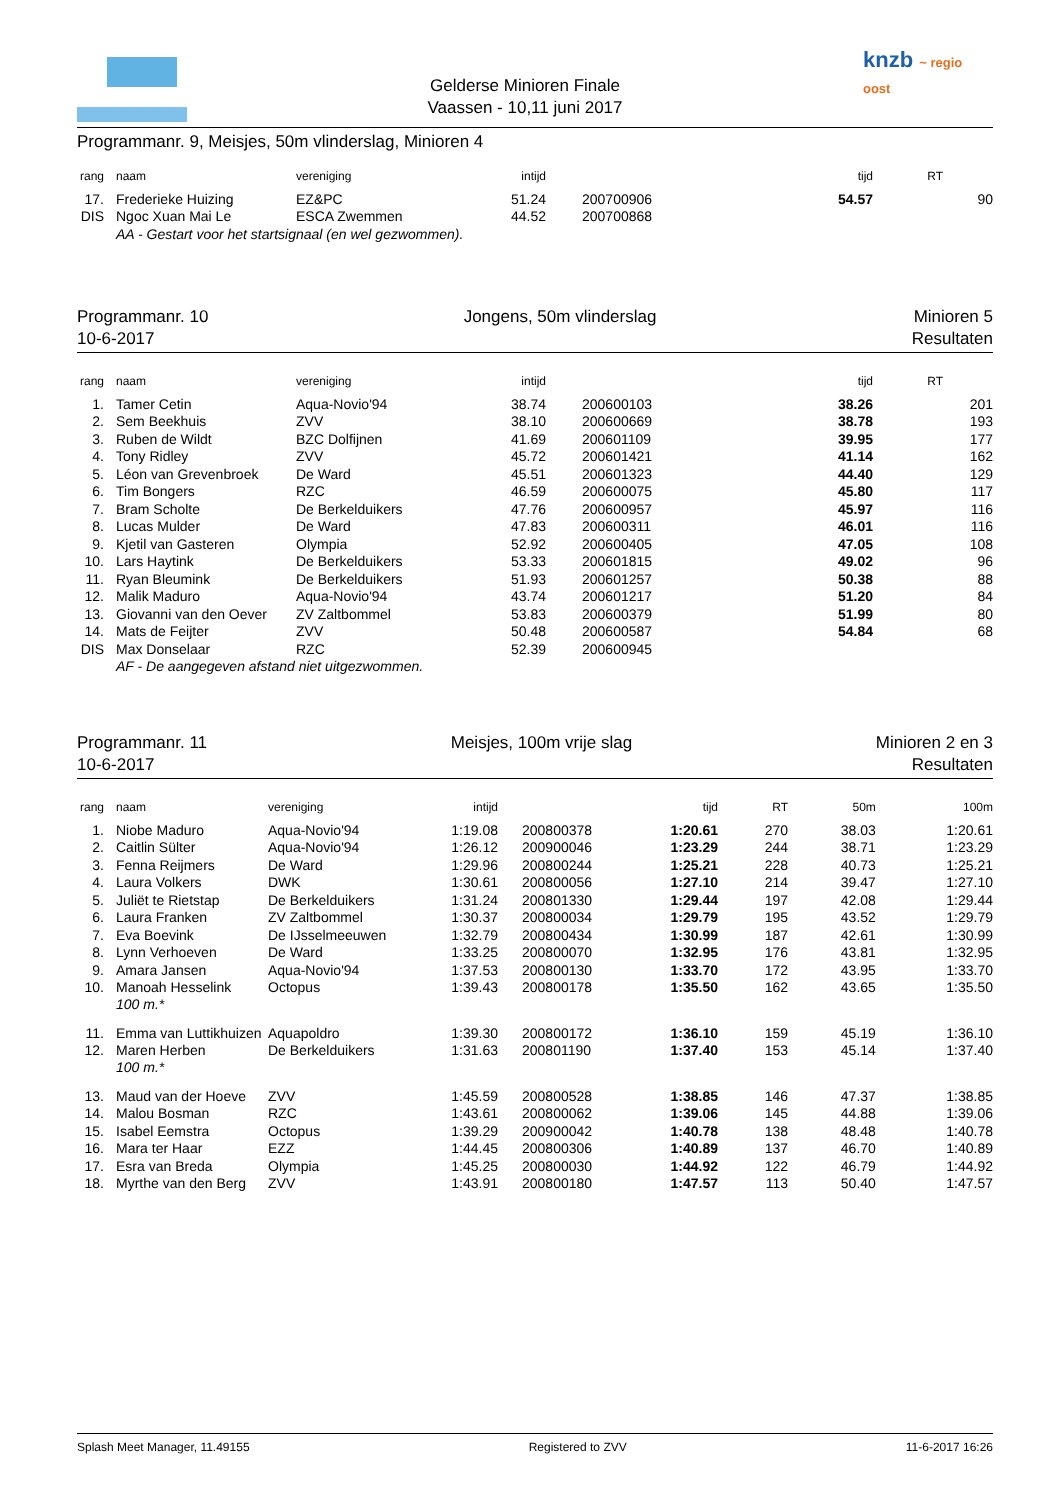Gelderse Minioren Finale
Vaassen - 10,11 juni 2017
knzb ~ regio oost
Programmanr. 9, Meisjes, 50m vlinderslag, Minioren 4
| rang | naam | vereniging | intijd | | tijd | RT | |
| --- | --- | --- | --- | --- | --- | --- | --- |
| 17. | Frederieke Huizing | EZ&PC | 51.24 | 200700906 | 54.57 | | 90 |
| DIS | Ngoc Xuan Mai Le | ESCA Zwemmen | 44.52 | 200700868 | | | |
| | AA - Gestart voor het startsignaal (en wel gezwommen). | | | | | | |
Programmanr. 10
10-6-2017
Jongens, 50m vlinderslag Minioren 5
Resultaten
| rang | naam | vereniging | intijd | | tijd | RT | |
| --- | --- | --- | --- | --- | --- | --- | --- |
| 1. | Tamer Cetin | Aqua-Novio'94 | 38.74 | 200600103 | 38.26 | | 201 |
| 2. | Sem Beekhuis | ZVV | 38.10 | 200600669 | 38.78 | | 193 |
| 3. | Ruben de Wildt | BZC Dolfijnen | 41.69 | 200601109 | 39.95 | | 177 |
| 4. | Tony Ridley | ZVV | 45.72 | 200601421 | 41.14 | | 162 |
| 5. | Léon van Grevenbroek | De Ward | 45.51 | 200601323 | 44.40 | | 129 |
| 6. | Tim Bongers | RZC | 46.59 | 200600075 | 45.80 | | 117 |
| 7. | Bram Scholte | De Berkelduikers | 47.76 | 200600957 | 45.97 | | 116 |
| 8. | Lucas Mulder | De Ward | 47.83 | 200600311 | 46.01 | | 116 |
| 9. | Kjetil van Gasteren | Olympia | 52.92 | 200600405 | 47.05 | | 108 |
| 10. | Lars Haytink | De Berkelduikers | 53.33 | 200601815 | 49.02 | | 96 |
| 11. | Ryan Bleumink | De Berkelduikers | 51.93 | 200601257 | 50.38 | | 88 |
| 12. | Malik Maduro | Aqua-Novio'94 | 43.74 | 200601217 | 51.20 | | 84 |
| 13. | Giovanni van den Oever | ZV Zaltbommel | 53.83 | 200600379 | 51.99 | | 80 |
| 14. | Mats de Feijter | ZVV | 50.48 | 200600587 | 54.84 | | 68 |
| DIS | Max Donselaar | RZC | 52.39 | 200600945 | | | |
| | AF - De aangegeven afstand niet uitgezwommen. | | | | | | |
Programmanr. 11
10-6-2017
Meisjes, 100m vrije slag Minioren 2 en 3
Resultaten
| rang | naam | vereniging | intijd | | tijd | RT | 50m | 100m |
| --- | --- | --- | --- | --- | --- | --- | --- | --- |
| 1. | Niobe Maduro | Aqua-Novio'94 | 1:19.08 | 200800378 | 1:20.61 | 270 | 38.03 | 1:20.61 |
| 2. | Caitlin Sülter | Aqua-Novio'94 | 1:26.12 | 200900046 | 1:23.29 | 244 | 38.71 | 1:23.29 |
| 3. | Fenna Reijmers | De Ward | 1:29.96 | 200800244 | 1:25.21 | 228 | 40.73 | 1:25.21 |
| 4. | Laura Volkers | DWK | 1:30.61 | 200800056 | 1:27.10 | 214 | 39.47 | 1:27.10 |
| 5. | Juliët te Rietstap | De Berkelduikers | 1:31.24 | 200801330 | 1:29.44 | 197 | 42.08 | 1:29.44 |
| 6. | Laura Franken | ZV Zaltbommel | 1:30.37 | 200800034 | 1:29.79 | 195 | 43.52 | 1:29.79 |
| 7. | Eva Boevink | De IJsselmeeuwen | 1:32.79 | 200800434 | 1:30.99 | 187 | 42.61 | 1:30.99 |
| 8. | Lynn Verhoeven | De Ward | 1:33.25 | 200800070 | 1:32.95 | 176 | 43.81 | 1:32.95 |
| 9. | Amara Jansen | Aqua-Novio'94 | 1:37.53 | 200800130 | 1:33.70 | 172 | 43.95 | 1:33.70 |
| 10. | Manoah Hesselink | Octopus | 1:39.43 | 200800178 | 1:35.50 | 162 | 43.65 | 1:35.50 |
| | 100 m.* | | | | | | | |
| 11. | Emma van Luttikhuizen | Aquapoldro | 1:39.30 | 200800172 | 1:36.10 | 159 | 45.19 | 1:36.10 |
| 12. | Maren Herben | De Berkelduikers | 1:31.63 | 200801190 | 1:37.40 | 153 | 45.14 | 1:37.40 |
| | 100 m.* | | | | | | | |
| 13. | Maud van der Hoeve | ZVV | 1:45.59 | 200800528 | 1:38.85 | 146 | 47.37 | 1:38.85 |
| 14. | Malou Bosman | RZC | 1:43.61 | 200800062 | 1:39.06 | 145 | 44.88 | 1:39.06 |
| 15. | Isabel Eemstra | Octopus | 1:39.29 | 200900042 | 1:40.78 | 138 | 48.48 | 1:40.78 |
| 16. | Mara ter Haar | EZZ | 1:44.45 | 200800306 | 1:40.89 | 137 | 46.70 | 1:40.89 |
| 17. | Esra van Breda | Olympia | 1:45.25 | 200800030 | 1:44.92 | 122 | 46.79 | 1:44.92 |
| 18. | Myrthe van den Berg | ZVV | 1:43.91 | 200800180 | 1:47.57 | 113 | 50.40 | 1:47.57 |
Splash Meet Manager, 11.49155 Registered to ZVV 11-6-2017 16:26